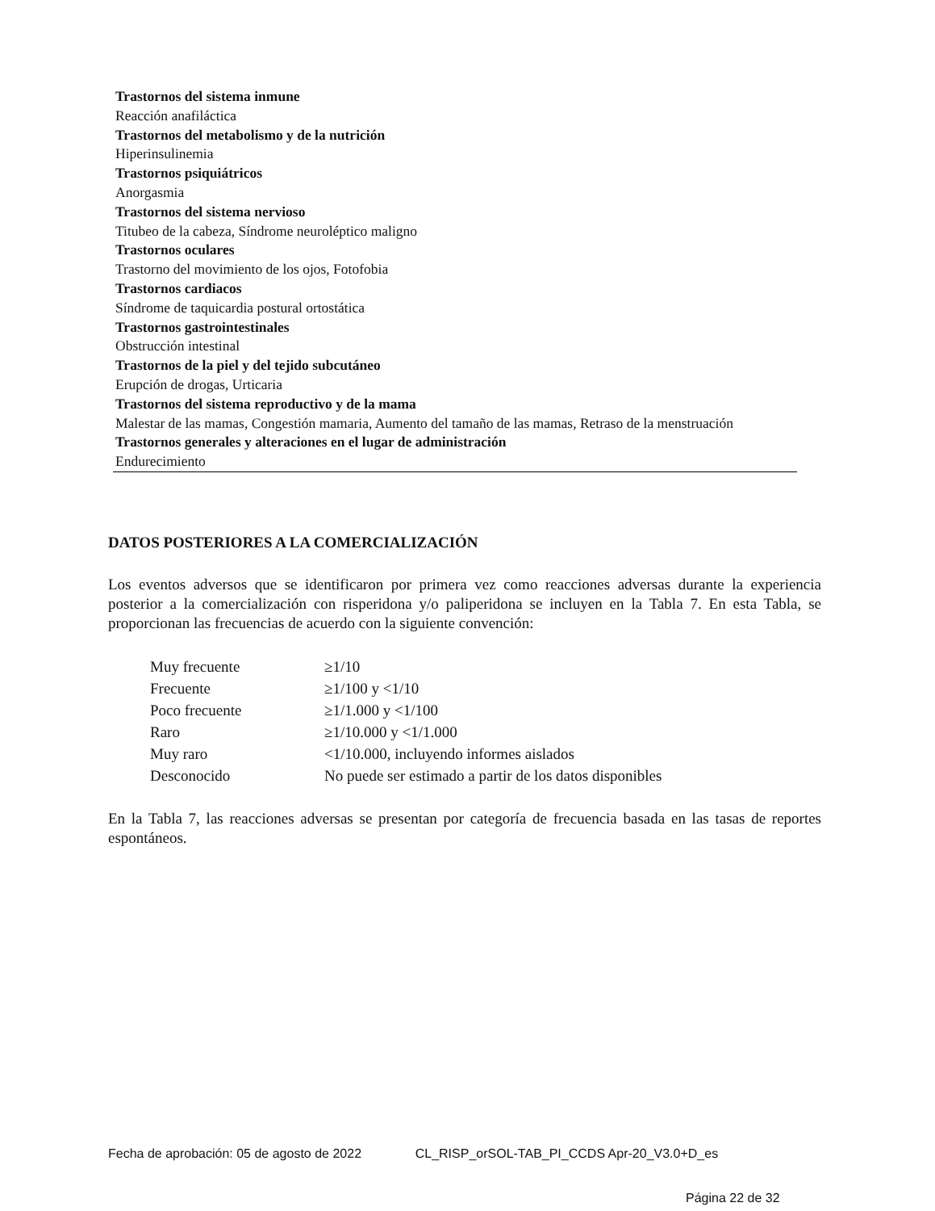Trastornos del sistema inmune
Reacción anafiláctica
Trastornos del metabolismo y de la nutrición
Hiperinsulinemia
Trastornos psiquiátricos
Anorgasmia
Trastornos del sistema nervioso
Titubeo de la cabeza, Síndrome neuroléptico maligno
Trastornos oculares
Trastorno del movimiento de los ojos, Fotofobia
Trastornos cardiacos
Síndrome de taquicardia postural ortostática
Trastornos gastrointestinales
Obstrucción intestinal
Trastornos de la piel y del tejido subcutáneo
Erupción de drogas, Urticaria
Trastornos del sistema reproductivo y de la mama
Malestar de las mamas, Congestión mamaria, Aumento del tamaño de las mamas, Retraso de la menstruación
Trastornos generales y alteraciones en el lugar de administración
Endurecimiento
DATOS POSTERIORES A LA COMERCIALIZACIÓN
Los eventos adversos que se identificaron por primera vez como reacciones adversas durante la experiencia posterior a la comercialización con risperidona y/o paliperidona se incluyen en la Tabla 7. En esta Tabla, se proporcionan las frecuencias de acuerdo con la siguiente convención:
| Muy frecuente | ≥1/10 |
| Frecuente | ≥1/100 y <1/10 |
| Poco frecuente | ≥1/1.000 y <1/100 |
| Raro | ≥1/10.000 y <1/1.000 |
| Muy raro | <1/10.000, incluyendo informes aislados |
| Desconocido | No puede ser estimado a partir de los datos disponibles |
En la Tabla 7, las reacciones adversas se presentan por categoría de frecuencia basada en las tasas de reportes espontáneos.
Fecha de aprobación: 05 de agosto de 2022 CL_RISP_orSOL-TAB_PI_CCDS Apr-20_V3.0+D_es
Página 22 de 32